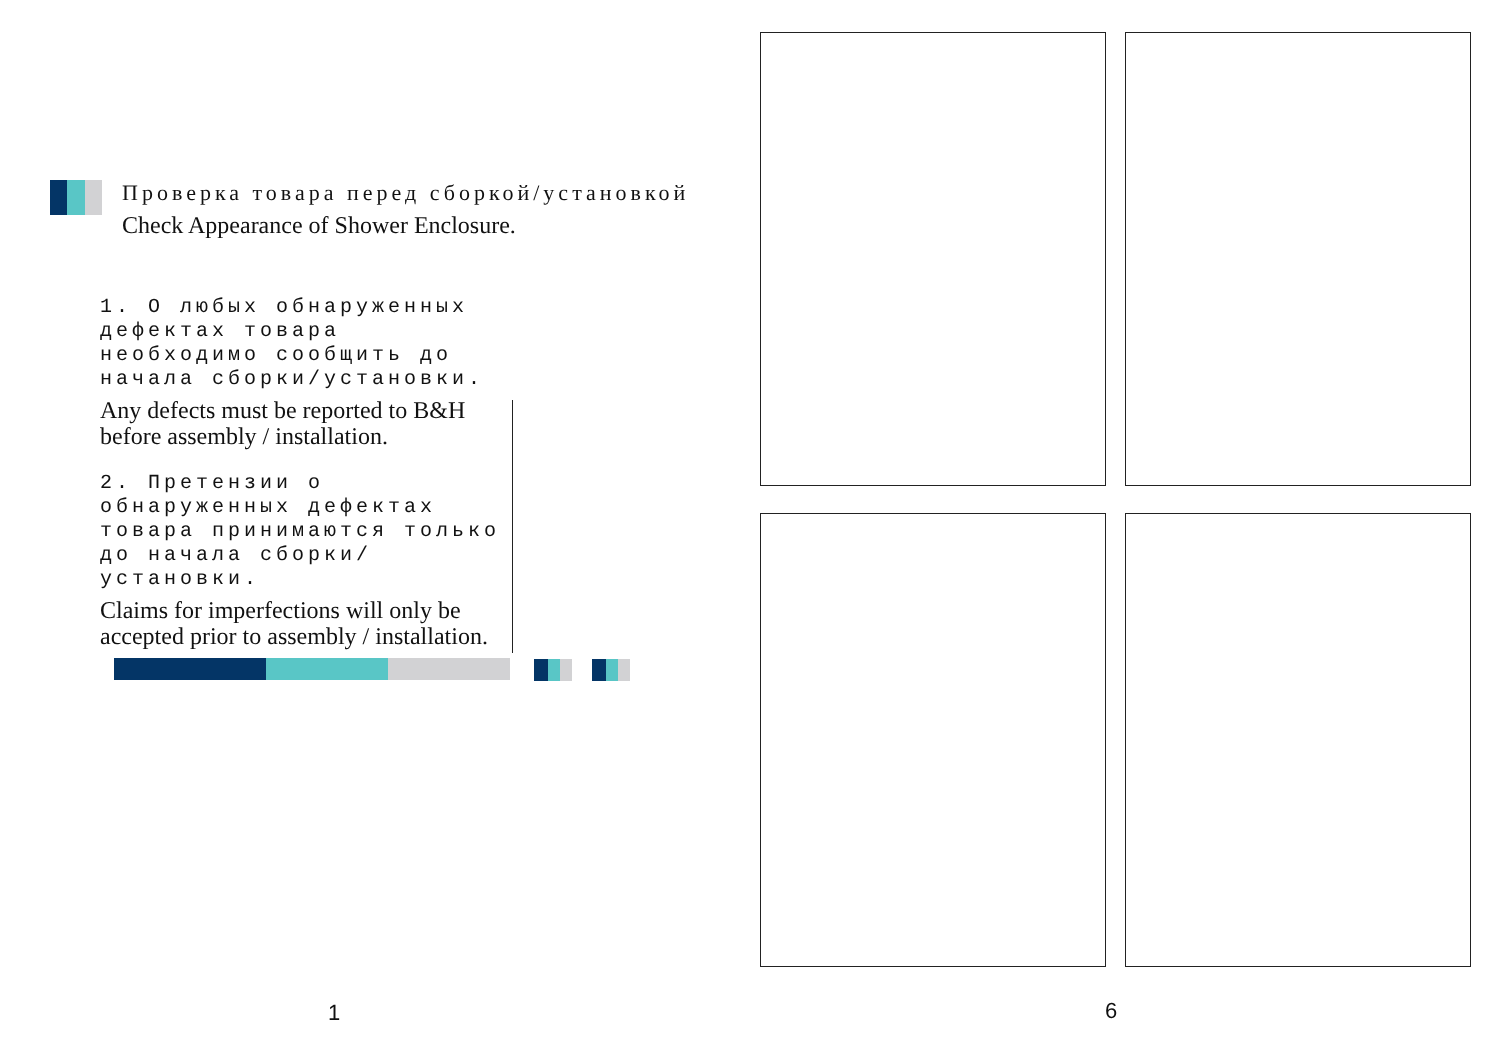Проверка товара перед сборкой/установкой
Check Appearance of Shower Enclosure.
1. О любых обнаруженных дефектах товара необходимо сообщить до начала сборки/установки.
Any defects must be reported to B&H before assembly / installation.
2. Претензии о обнаруженных дефектах товара принимаются только до начала сборки/установки.
Claims for imperfections will only be accepted prior to assembly / installation.
1
6